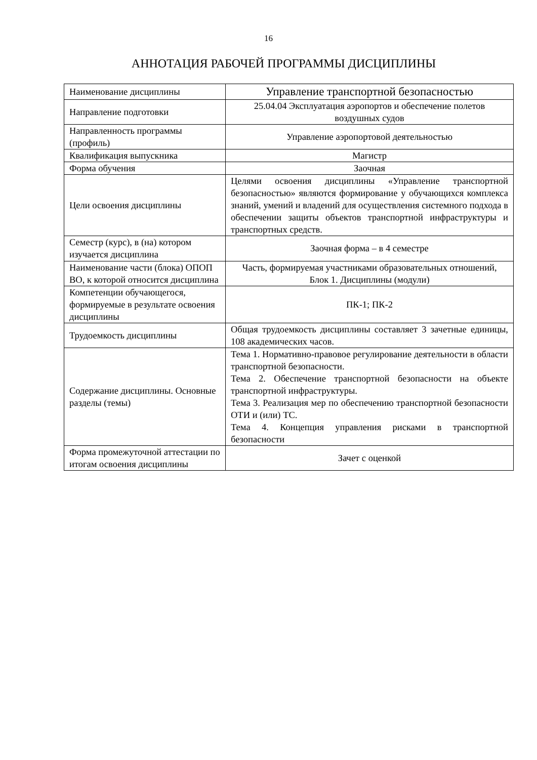16
АННОТАЦИЯ РАБОЧЕЙ ПРОГРАММЫ ДИСЦИПЛИНЫ
| Наименование дисциплины | Управление транспортной безопасностью |
| Направление подготовки | 25.04.04 Эксплуатация аэропортов и обеспечение полетов воздушных судов |
| Направленность программы (профиль) | Управление аэропортовой деятельностью |
| Квалификация выпускника | Магистр |
| Форма обучения | Заочная |
| Цели освоения дисциплины | Целями освоения дисциплины «Управление транспортной безопасностью» являются формирование у обучающихся комплекса знаний, умений и владений для осуществления системного подхода в обеспечении защиты объектов транспортной инфраструктуры и транспортных средств. |
| Семестр (курс), в (на) котором изучается дисциплина | Заочная форма – в 4 семестре |
| Наименование части (блока) ОПОП ВО, к которой относится дисциплина | Часть, формируемая участниками образовательных отношений, Блок 1. Дисциплины (модули) |
| Компетенции обучающегося, формируемые в результате освоения дисциплины | ПК-1; ПК-2 |
| Трудоемкость дисциплины | Общая трудоемкость дисциплины составляет 3 зачетные единицы, 108 академических часов. |
| Содержание дисциплины. Основные разделы (темы) | Тема 1. Нормативно-правовое регулирование деятельности в области транспортной безопасности. Тема 2. Обеспечение транспортной безопасности на объекте транспортной инфраструктуры. Тема 3. Реализация мер по обеспечению транспортной безопасности ОТИ и (или) ТС. Тема 4. Концепция управления рисками в транспортной безопасности |
| Форма промежуточной аттестации по итогам освоения дисциплины | Зачет с оценкой |